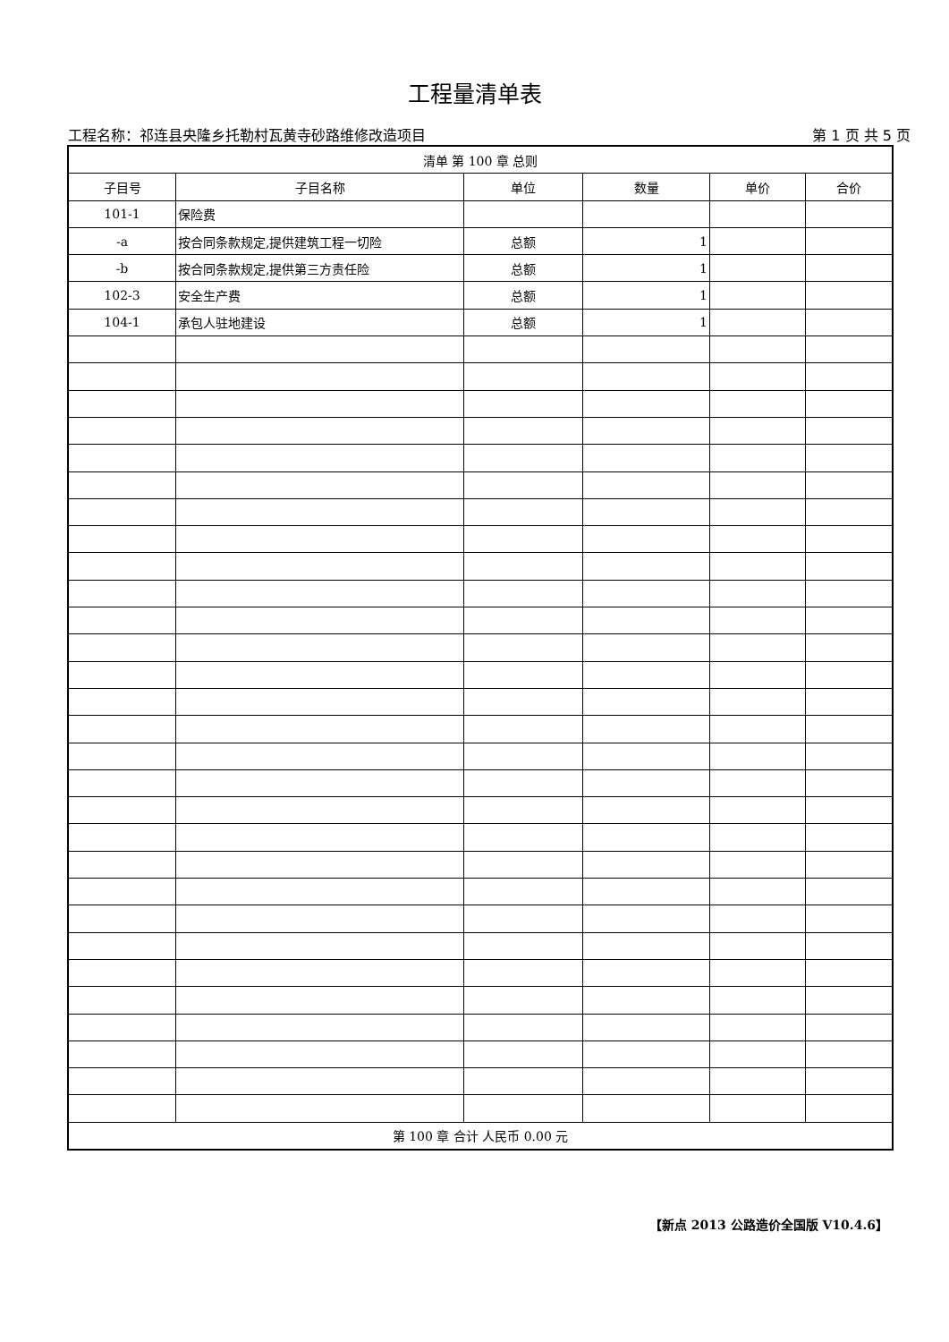工程量清单表
工程名称：祁连县央隆乡托勒村瓦黄寺砂路维修改造项目 第 1 页 共 5 页
| 清单 第 100 章 总则 | | | | | |
| 子目号 | 子目名称 | 单位 | 数量 | 单价 | 合价 |
| 101-1 | 保险费 | | | | |
| -a | 按合同条款规定,提供建筑工程一切险 | 总额 | 1 | | |
| -b | 按合同条款规定,提供第三方责任险 | 总额 | 1 | | |
| 102-3 | 安全生产费 | 总额 | 1 | | |
| 104-1 | 承包人驻地建设 | 总额 | 1 | | |
| 第 100 章 合计 人民币 0.00 元 | | | | | |
【新点 2013 公路造价全国版 V10.4.6】